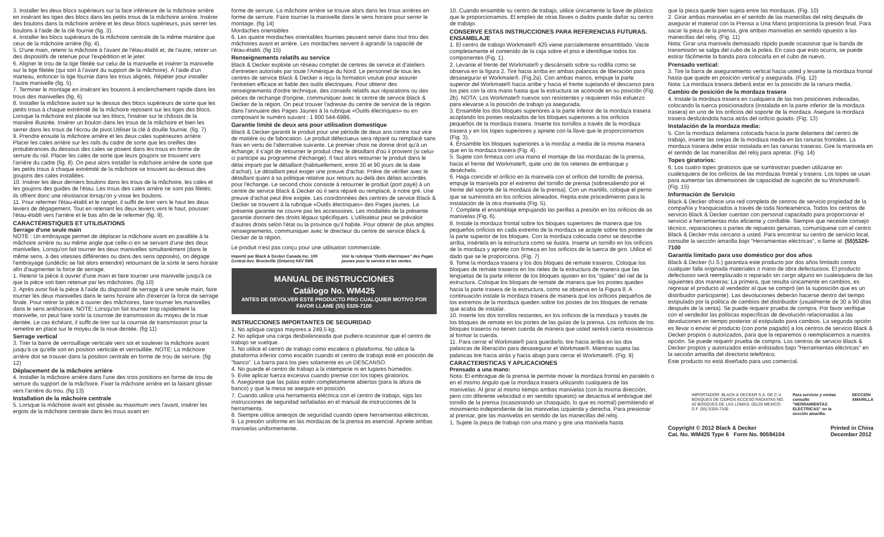3. Installer les deux blocs supérieurs sur la face inférieure de la mâchoire arrière en insérant les tiges des blocs dans les petits trous de la mâchoire arrière. Insérer des boulons dans la mâchoire arrière et les deux blocs supérieurs, puis serrer les boulons à l'aide de la clé fournie (fig. 3).
4. Installer les blocs supérieurs de la mâchoire centrale de la même manière que ceux de la mâchoire arrière (fig. 4).
5. D'une main, retenir la mâchoire à l'avant de l'étau-établi et, de l'autre, retirer un des dispositifs de retenue pour l'expédition et le jeter.
6. Aligner le trou de la tige filetée sur celui de la manivelle et insérer la manivelle sur la tige filetée (qui sort à l'avant du support de la mâchoire). À l'aide d'un marteau, enfoncer la tige fournie dans les trous alignés. Répéter pour installer l'autre manivelle (fig. 5).
7. Terminer le montage en insérant les boutons à enclenchement rapide dans les trous des manivelles (fig. 6).
8. Installer la mâchoire avant sur le dessus des blocs supérieurs de sorte que les petits trous à chaque extrémité de la mâchoire reposent sur les tiges des blocs. Lorsque la mâchoire est placée sur les blocs, l'insérer sur le châssis de la manière illustrée. Insérer un boulon dans les trous de la mâchoire et bien les serrer dans les trous de l'écrou de pivot.Utiliser la clé à douille fournie. (fig. 7)
9. Prendre ensuite la mâchoire arrière et les deux cales supérieures arrière. Placer les cales arrière sur les rails du cadre de sorte que les oreilles des protubérances du dessous des cales se posent dans les trous en forme de serrure du rail. Placer les cales de sorte que leurs goujons se trouvent vers l'arrière du cadre (fig. 8). On peut alors installer la mâchoire arrière de sorte que les petits trous à chaque extrémité de la mâchoire se trouvent au-dessus des goujons des cales installées.
10. Insérer les deux derniers boulons dans les trous de la mâchoire, les cales et les goujons des guides de l'étau. Les trous des cales arrière ne sont pas filetés; ils offrent donc une résistance lorsqu'on y visse les boulons.
11. Pour refermer l'étau-établi et le ranger, il suffit de tirer vers le haut les deux leviers de dégagement. Tout en retenant les deux leviers vers le haut, pousser l'étau-établi vers l'arrière et le bas afin de le refermer (fig. 9).
CARACTÉRISTIQUES ET UTILISATIONS
Serrage d'une seule main
NOTE : Un embrayage permet de déplacer la mâchoire avant en parallèle à la mâchoire arrière ou au même angle que celle-ci en se servant d'une des deux manivelles. Lorsqu'on fait tourner les deux manivelles simultanément (dans le même sens, à des vitesses différentes ou dans des sens opposés), on dégage l'embrayage (undéclic se fait alors entendre) retournant de la sorte le sens horaire afin d'augmenter la force de serrage.
1. Retenir la pièce à ouvrer d'une main et faire tourner une manivelle jusqu'à ce que la pièce soit bien retenue par les mâchoires. (fig 10)
2. Après avoir fixé la pièce à l'aide du dispositif de serrage à une seule main, faire tourner les deux manivelles dans le sens horaire afin d'exercer la force de serrage finale. Pour retirer la pièce à ouvrer des mâchoires, faire tourner les manivelles dans le sens antihoraire. NOTE: Lorsqu'on fait tourner trop rapidement la manivelle, on peut faire sortir la courroie de transmission du moyeu de la roue dentée. Le cas échéant, il suffit de tirer sur la courroie de transmission pour la remettre en place sur le moyeu de la roue dentée. (fig 11)
Serrage vertical
3. Tirer la barre de verrouillage verticale vers soi et soulever la mâchoire avant jusqu'à ce qu'elle soit en position verticale et verrouillée. NOTE: La mâchoire arrière doit se trouver dans la position centrale en forme de trou de serrure. (fig 12)
Déplacement de la mâchoire arrière
4. Installer la mâchoire arrière dans l'une des trois positions en forme de trou de serrure du support de la mâchoire. Fixer la mâchoire arrière en la faisant glisser vers l'arrière du trou. (fig 13)
Installation de la mâchoire centrale
5. Lorsque la mâchoire avant est glissée au maximum vers l'avant, insérer les ergots de la mâchoire centrale dans les trous avant en
forme de serrure. La mâchoire arrière se trouve alors dans les trous arrières en forme de serrure. Faire tourner la manivelle dans le sens horaire pour serrer le montage. (fig 14)
Mordaches orientables
6. Les quatre mordaches orientables fournies peuvent servir dans tout trou des mâchoires avant et arrière. Les mordaches servent à agrandir la capacité de l'étau-établi. (fig 15)
Renseignements relatifs au service
Black & Decker exploite un réseau complet de centres de service et d'ateliers d'entretien autorisés par toute l'Amérique du Nord. Le personnel de tous les centres de service Black & Decker a reçu la formation voulue pour assurer l'entretien efficace et fiable des outils électriques. Pour obtenir des renseignements d'ordre technique, des conseils relatifs aux réparations ou des pièces de rechange d'origine, communiquer avec le centre de service Black & Decker de la région. On peut trouver l'adresse du centre de service de la région dans l'annuaire des Pages Jaunes à la rubrique «Outils électriques» ou en composant le numéro suivant : 1 800 544-6986.
Garantie limité de deux ans pour utilisation domestique
Black & Decker garantit le produit pour une période de deux ans contre tout vice de matière ou de fabrication. Le produit défectueux sera réparé ou remplacé sans frais en vertu de l'alternative suivante. Le premier choix ne donne droit qu'à un échange; il s'agit de retourner le produit chez le détaillant d'où il provient (si celui-ci participe au programme d'échange). Il faut alors retourner le produit dans le délai imparti par le détaillant (habituellement, entre 30 et 90 jours de la date d'achat). Le détaillant peut exiger une preuve d'achat. Prière de vérifier avec le détaillant quant à sa politique relative aux retours au-delà des délais accordés pour l'échange. Le second choix consiste à retourner le produit (port payé) à un centre de service Black & Decker où il sera réparé ou remplacé, à notre gré. Une preuve d'achat peut être exigée. Les coordonnées des centres de service Black & Decker se trouvent à la rubrique «Outils électriques» des Pages jaunes. La présente garantie ne couvre pas les accessoires. Les modalités de la présente garantie donnent des droits légaux spécifiques. L'utilisateur peut se prévaloir d'autres droits selon l'état ou la province qu'il habite. Pour obtenir de plus amples renseignements, communiquer avec le directeur du centre de service Black & Decker de la région.
Le produit n'est pas conçu pour une utilisation commerciale.
Importé par Black & Decker Canada Inc. 100 Central Ave. Brockville (Ontario) K6V 5W6
Voir la rubrique "Outils électriques" des Pages jaunes pour le service et les ventes.
MANUAL DE INSTRUCCIONES
Catálogo No. WM425
ANTES DE DEVOLVER ESTE PRODUCTO PRO CUALQUIER MOTIVO POR FAVOR LLAME (55) 5326-7100
INSTRUCCIONES IMPORTANTES DE SEGURIDAD
1. No aplique cargas mayores a 249,5 kg.
2. No aplique una carga desbalanceada que pudiera ocasionar que el centro de trabajo se vuelque.
3. No utilice el centro de trabajo como escalera o plataforma. No utilice la plataforma inferior como escalón cuando el centro de trabajo esté en posición de "banco". La barra para los pies solamente es un DESCANSO.
4. No guarde el centro de trabajo a la intemperie ni en lugares húmedos.
5. Evite aplicar fuerza excesiva cuando prense con los topes giratorios.
6. Asegúrese que las patas estén completamente abiertas (para la altura de banco) y que la mesa se asegure en posición.
7. Cuando utilice una herramienta eléctrica con el centro de trabajo, siga las instrucciones de seguridad señaladas en el manual de instrucciones de la herramienta.
8. Siempre utilice anteojos de seguridad cuando opere herramientas eléctricas.
9. La presión uniforme en las mordazas de la prensa es esencial. Apriete ambas manivelas uniformemente.
10. Cuando ensamble su centro de trabajo, utilice únicamente la llave de plástico que le proporcionamos. El empleo de otras llaves o dados puede dañar su centro de trabajo.
CONSERVE ESTAS INSTRUCCIONES PARA REFERENCIAS FUTURAS.
ENSAMBLAJE
1. El centro de trabajo Workmate® 425 viene parcialemente ensamblado. Vacíe completamente el contenido de la caja sobre el piso e identifique todos los componentes (Fig. 1).
2. Levante el frente del Workmate® y descánselo sobre su rodilla como se observa en la figura 2. Tire hacia arriba en ambas palancas de liberación para desasegurar el Workmate®. (Fig.2a). Con ambas manos, empuje la parte superior del Workmate® hacia arribe y hacia el frente sujetando el descanso para los pies con la otra mano hasta que la estructura se acomode en su posición (Fig. 2b). NOTA: Los Workmate® nuevos son resistentes y requieren más esfuerzo para elevarse a la posición de trabajo ya asegurada.
3. Ensamble los dos bloques superiores a la parte inferior de la mordaza trasera acoplando los postes realzados de los bloques superiores a los orificios pequeños de la mordaza trasera. Inserte los tornillos a través de la mordaza trasera y en los topes superiores y apriete con la llave que le proporcionamos (Fig. 3).
4. Ensamble los bloques superiores a la mordaz a media de la misma manera que en la mordaza trasera (Fig. 4).
5. Sujete con firmeza con una mano el montaje de las mordazas de la prensa, hacia el frente del Workmate®, quite uno de los retenes de embarque y deséchelo.
6. Haga coincidir el orificio en la manivela con el orificio del tornillo de prensa, empuje la manivela por el extremo del tornillo de prensa (sobresaliendo por el frente del soporte de la mordaza de la prensa). Con un martillo, coloque el perno que se suministra en los orificios alineados. Repita este procedimiento para la instalación de la otra manivela (Fig. 5).
7. Complete el ensamblaje empujando las perillas a presión en los orificios de as manivelas (Fig. 6).
8. Instale la mordaza frontal sobre los bloques superiores de manera que los pequeños orificios en cada extremo de la mordaza se acople sobre los postes de la parte superior de los bloques. Con la mordaza colocada como se describe arriba, insértela en la estructura como se ilustra. Inserte un tornillo en los orificios de la mordaza y apriete con firmeza en los orificios de la tuerca de giro. Utilice el dado que se le proporciona. (Fig. 7)
9. Tome la mordaza trasera y los dos bloques de remate traseros. Coloque los bloques de remate traseros en los rieles de la estructura de manera que las lengüetas de la parte inferior de los bloques ajusten en los "ojales" del riel de la estructura. Coloque los bloques de remate de manera que los postes queden hacia la parte trasera de la estructura, como se observa en la Figura 8. A continuación instale la mordaza trasera de manera que los orificios pequeños de los extremos de la mordaza queden sobre los postes de los bloques de remate que acaba de instalar.
10. Inserte los dos tornillos restantes, en los orificios de la mordaza y través de los bloques de remate en los portes de las guías de la prensa. Los orificios de los bloques traseros no tienen cuerda de manera que usted sentirá cierta resistencia al formar la cuerda.
11. Para cerrar el Workmate® para guardarlo, tire hacia arriba en las dos palancas de liberación para desasegurar el Workmate®. Mientras sujeta las palancas tire hacia atrás y hacia abajo para cerrar el Workmate®. (Fig. 9)
CARACTERISTICAS Y APLICACIONES
Prensado a una mano:
Nota: El embrague de la prensa le permite mover la mordaza frontal en paralelo o en el mismo ángulo que la mordaza trasera utilizando cualquiera de las manivelas. Al girar al mismo tiempo ambas manivelas (con la misma dirección, pero con diferente velocidad o en sentido opuesto) se desactiva el embrague del tornillo de la prensa (ocasionando un chasquido, lo que es normal) permitiendo el movimiento independiente de las manivelas izquierda y derecha. Para presionar al prensar, gire las manivelas en sentido de las manecillas del reloj.
1. Sujete la pieza de trabajo con una mano y gire una manivela hasta
que la pieza quede bien sujeta entre las mordazas. (Fig. 10)
2. Girar ambas manivelas en el sentido de las manecillas del reloj después de asegurar el material con la Prensa a Una Mano proporciona la presión final. Para sacar la pieza de la prensa, gire ambas manivelas en sentido opuesto a las manecillas del reloj. (Fig. 11)
Nota: Girar una manivela demasiado rápido puede ocasionar que la banda de transmisión se salga del cubo de la polea. En caso que esto ocurra, se puede estirar fácilmente la banda para colocarla en el cubo de nuevo.
Prensado vertical:
3. Tire la barra de aseguramiento vertical hacia usted y levante la mordaza frontal hasta que quede en posición vertical y asegurada. (Fig. 12)
Nota: La mordaza trasera deberá estar en la posición de la ranura media.
Cambio de posición de la mordaza trasera
4. Instale la mordaza trasera en cualquiera de las tres posiciones indexadas, colocando la tuerca posicionadora (instalada en la parte inferior de la mordaza trasera) en uno de los orificios del soporte de la mordaza. Asegure la mordaza trasera deslizándola hacia atrás del orificio guiado. (Fig. 13)
Instalación de la mordaza media:
5. Con la mordaza delantera colocada hacia la parte delantera del centro de trabajo, inserte las orejas de la mordaza media en las ranuras frontales. La mordaza trasera debe estar instalada en las ranuras traseras. Gire la manivela en el sentido de las manecillas del reloj para apretar. (Fig. 14)
Topes giratorios:
6. Los cuatro topes giratorios que se suministran pueden utilizarse en cualesquiera de los orificios de las mordazas frontal y trasera. Los topes se usan para aumentar las dimensiones de capacidad de sujeción de su Workmate®. (Fig. 15)
Información de Servicio
Black & Decker ofrece una red completa de centros de servicio propiedad de la compañía y franquiciados a través de toda Norteamérica. Todos los centros de servicio Black & Decker cuentan con personal capacitado para proporcionar el servicio a herramientas más eficiente y confiable. Siempre que necesite consejo técnico, reparaciones o partes de repuesto genuinas, comuníquese con el centro Black & Decker más cercano a usted. Para encontrar su centro de servicio local, consulte la sección amarilla bajo "Herramientas eléctricas", o llame al: (55)5326-7100
Garantía limitado para uso doméstico por dos años
Black & Decker (U.S.) garantiza este producto por dos años limitado contra cualquier falla originada materiales o mano de obra defectuosos. El producto defectuoso será reemplazado o reparado sin cargo alguno en cualesquiera de las siguientes dos maneras: La primera, que resulta únicamente en cambios, es regresar el producto al vendedor al que se compró (en la suposición que es un distribuidor participante). Las devoluciones deberán hacerse dentro del tiempo estipulado por la política de cambios del distribuidor (usualmente de 30 a 90 días después de la venta). Se puede requerir prueba de compra. Por favor verifique con el vendedor las políticas específicas de devolución relacionadas a las devoluciones en tiempo posterior al estipulado para cambios. La segunda opción es llevar o enviar el producto (con porte pagado) a los centros de servicio Black & Decker propios o autorizados, para que la reparemos o reemplacemos a nuestra opción. Se puede requerir prueba de compra. Los centros de servicio Black & Decker propios y autorizados están enlistados bajo "Herramientas eléctricas" en la sección amarilla del directorio telefónico.
Este producto no está diseñado para uso comercial.
IMPORTADOR: BLACK & DECKER S.A. DE C.V. BOSQUES DE CIDROS ACCESO RADIATAS NO. 42 BOSQUES DE LAS LOMAS, 05120 MEXICO, D.F. (55) 5326-7100
Para servicio y ventas consulte "HERRAMIENTAS ELECTRICAS" en la sección amarilla.
SECCION AMARILLA
Copyright © 2012 Black & Decker
Cat. No. WM425 Type 6 Form No. 90594104
Printed in China
December 2012